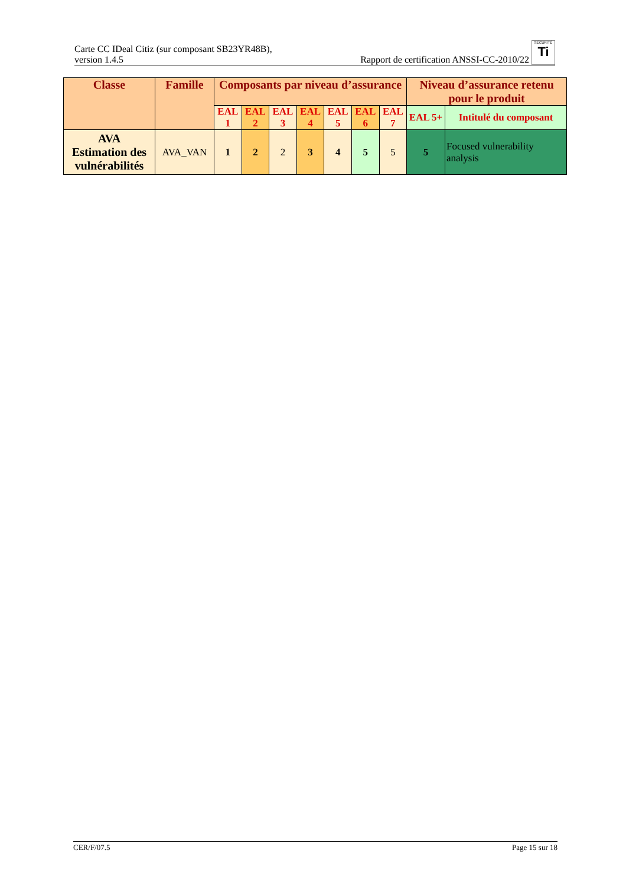Carte CC IDeal Citiz (sur composant SB23YR48B),
version 1.4.5
Rapport de certification ANSSI-CC-2010/22 SÉCURITÉ
Ti
| Classe | Famille | Composants par niveau d’assurance | | | | | | | Niveau d’assurance retenu pour le produit | |
| --- | --- | --- | --- | --- | --- | --- | --- | --- | --- | --- |
| | | EAL 1 | EAL 2 | EAL 3 | EAL 4 | EAL 5 | EAL 6 | EAL 7 | EAL 5+ | Intitulé du composant |
| AVA Estimation des vulnérabilités | AVA_VAN | 1 | 2 | 2 | 3 | 4 | 5 | 5 | 5 | Focused vulnerability analysis |
CER/F/07.5 Page 15 sur 18